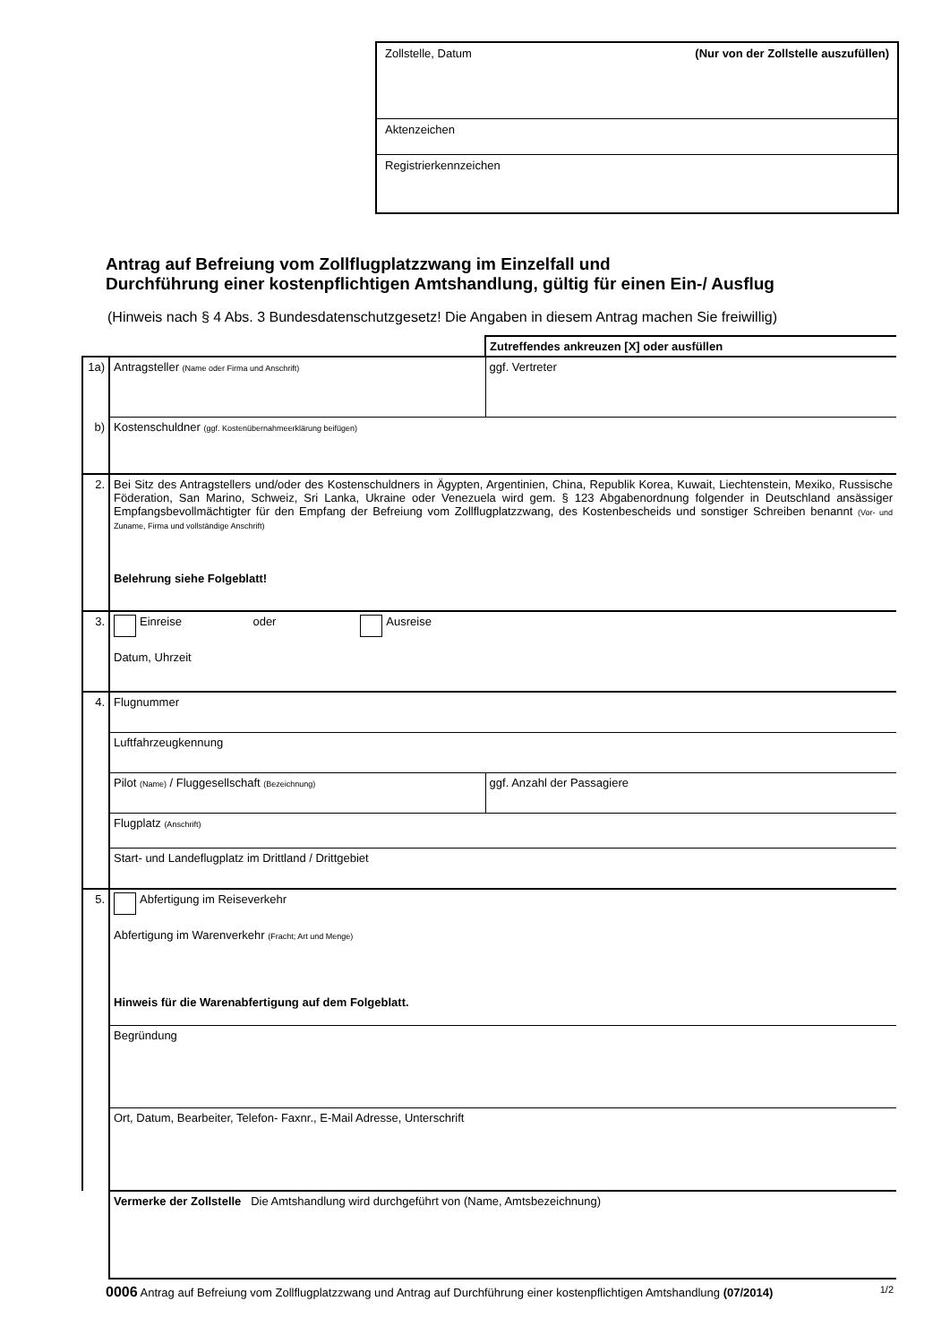Zollstelle, Datum (Nur von der Zollstelle auszufüllen)
Aktenzeichen
Registrierkennzeichen
Antrag auf Befreiung vom Zollflugplatzzwang im Einzelfall und
Durchführung einer kostenpflichtigen Amtshandlung, gültig für einen Ein-/ Ausflug
(Hinweis nach § 4 Abs. 3 Bundesdatenschutzgesetz! Die Angaben in diesem Antrag machen Sie freiwillig)
| | | Zutreffendes ankreuzen [X] oder ausfüllen |
| 1a) | Antragsteller (Name oder Firma und Anschrift) | ggf. Vertreter |
| b) | Kostenschuldner (ggf. Kostenübernahmeerklärung beifügen) | |
| 2. | Bei Sitz des Antragstellers und/oder des Kostenschuldners in Ägypten, Argentinien, China, Republik Korea, Kuwait, Liechtenstein, Mexiko, Russische Föderation, San Marino, Schweiz, Sri Lanka, Ukraine oder Venezuela wird gem. § 123 Abgabenordnung folgender in Deutschland ansässiger Empfangsbevollmächtigter für den Empfang der Befreiung vom Zollflugplatzzwang, des Kostenbescheids und sonstiger Schreiben benannt (Vor- und Zuname, Firma und vollständige Anschrift) Belehrung siehe Folgeblatt! | |
| 3. | Einreise oder Ausreise Datum, Uhrzeit | |
| 4. | Flugnummer | |
| | Luftfahrzeugkennung | |
| | Pilot (Name) / Fluggesellschaft (Bezeichnung) | ggf. Anzahl der Passagiere |
| | Flugplatz (Anschrift) | |
| | Start- und Landeflugplatz im Drittland / Drittgebiet | |
| 5. | Abfertigung im Reiseverkehr Abfertigung im Warenverkehr (Fracht; Art und Menge) Hinweis für die Warenabfertigung auf dem Folgeblatt. | |
| | Begründung | |
| | Ort, Datum, Bearbeiter, Telefon- Faxnr., E-Mail Adresse, Unterschrift | |
| | Vermerke der Zollstelle Die Amtshandlung wird durchgeführt von (Name, Amtsbezeichnung) | |
0006 Antrag auf Befreiung vom Zollflugplatzzwang und Antrag auf Durchführung einer kostenpflichtigen Amtshandlung (07/2014) 1/2